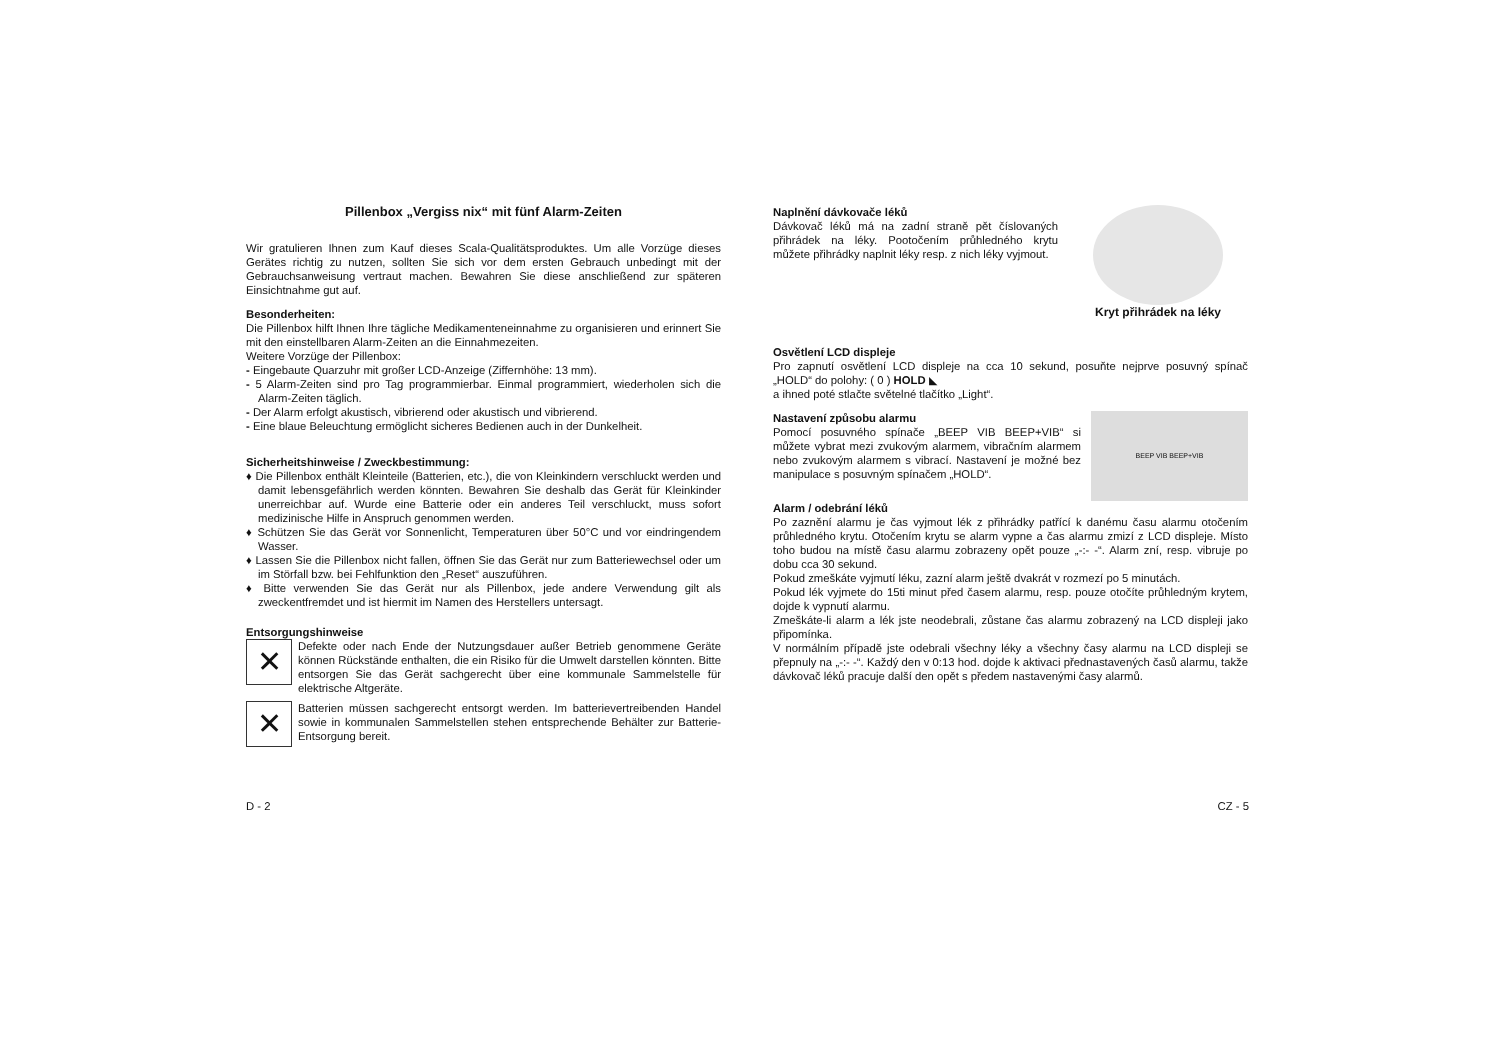Pillenbox „Vergiss nix“ mit fünf Alarm-Zeiten
Wir gratulieren Ihnen zum Kauf dieses Scala-Qualitätsproduktes. Um alle Vorzüge dieses Gerätes richtig zu nutzen, sollten Sie sich vor dem ersten Gebrauch unbedingt mit der Gebrauchsanweisung vertraut machen. Bewahren Sie diese anschließend zur späteren Einsichtnahme gut auf.
Besonderheiten:
Die Pillenbox hilft Ihnen Ihre tägliche Medikamenteneinnahme zu organisieren und erinnert Sie mit den einstellbaren Alarm-Zeiten an die Einnahmezeiten.
Weitere Vorzüge der Pillenbox:
- Eingebaute Quarzuhr mit großer LCD-Anzeige (Ziffernhöhe: 13 mm).
- 5 Alarm-Zeiten sind pro Tag programmierbar. Einmal programmiert, wiederholen sich die Alarm-Zeiten täglich.
- Der Alarm erfolgt akustisch, vibrierend oder akustisch und vibrierend.
- Eine blaue Beleuchtung ermöglicht sicheres Bedienen auch in der Dunkelheit.
Sicherheitshinweise / Zweckbestimmung:
♦ Die Pillenbox enthält Kleinteile (Batterien, etc.), die von Kleinkindern verschluckt werden und damit lebensgefährlich werden könnten. Bewahren Sie deshalb das Gerät für Kleinkinder unerreichbar auf. Wurde eine Batterie oder ein anderes Teil verschluckt, muss sofort medizinische Hilfe in Anspruch genommen werden.
♦ Schützen Sie das Gerät vor Sonnenlicht, Temperaturen über 50°C und vor eindringendem Wasser.
♦ Lassen Sie die Pillenbox nicht fallen, öffnen Sie das Gerät nur zum Batteriewechsel oder um im Störfall bzw. bei Fehlfunktion den „Reset“ auszuführen.
♦ Bitte verwenden Sie das Gerät nur als Pillenbox, jede andere Verwendung gilt als zweckentfremdet und ist hiermit im Namen des Herstellers untersagt.
Entsorgungshinweise
✕
Defekte oder nach Ende der Nutzungsdauer außer Betrieb genommene Geräte können Rückstände enthalten, die ein Risiko für die Umwelt darstellen könnten. Bitte entsorgen Sie das Gerät sachgerecht über eine kommunale Sammelstelle für elektrische Altgeräte.
✕
Batterien müssen sachgerecht entsorgt werden. Im batterievertreibenden Handel sowie in kommunalen Sammelstellen stehen entsprechende Behälter zur Batterie-Entsorgung bereit.
Kryt přihrádek na léky
Naplnění dávkovače léků
Dávkovač léků má na zadní straně pět číslovaných přihrádek na léky. Pootočením průhledného krytu můžete přihrádky naplnit léky resp. z nich léky vyjmout.
Osvětlení LCD displeje
Pro zapnutí osvětlení LCD displeje na cca 10 sekund, posuňte nejprve posuvný spínač „HOLD“ do polohy: ( 0 ) HOLD ◣
a ihned poté stlačte světelné tlačítko „Light“.
BEEP VIB BEEP+VIB
Nastavení způsobu alarmu
Pomocí posuvného spínače „BEEP VIB BEEP+VIB“ si můžete vybrat mezi zvukovým alarmem, vibračním alarmem nebo zvukovým alarmem s vibrací. Nastavení je možné bez manipulace s posuvným spínačem „HOLD“.
Alarm / odebrání léků
Po zaznění alarmu je čas vyjmout lék z přihrádky patřící k danému času alarmu otočením průhledného krytu. Otočením krytu se alarm vypne a čas alarmu zmizí z LCD displeje. Místo toho budou na místě času alarmu zobrazeny opět pouze „-:- -“. Alarm zní, resp. vibruje po dobu cca 30 sekund.
Pokud zmeškáte vyjmutí léku, zazní alarm ještě dvakrát v rozmezí po 5 minutách.
Pokud lék vyjmete do 15ti minut před časem alarmu, resp. pouze otočíte průhledným krytem, dojde k vypnutí alarmu.
Zmeškáte-li alarm a lék jste neodebrali, zůstane čas alarmu zobrazený na LCD displeji jako připomínka.
V normálním případě jste odebrali všechny léky a všechny časy alarmu na LCD displeji se přepnuly na „-:- -“. Každý den v 0:13 hod. dojde k aktivaci přednastavených časů alarmu, takže dávkovač léků pracuje další den opět s předem nastavenými časy alarmů.
D - 2 CZ - 5